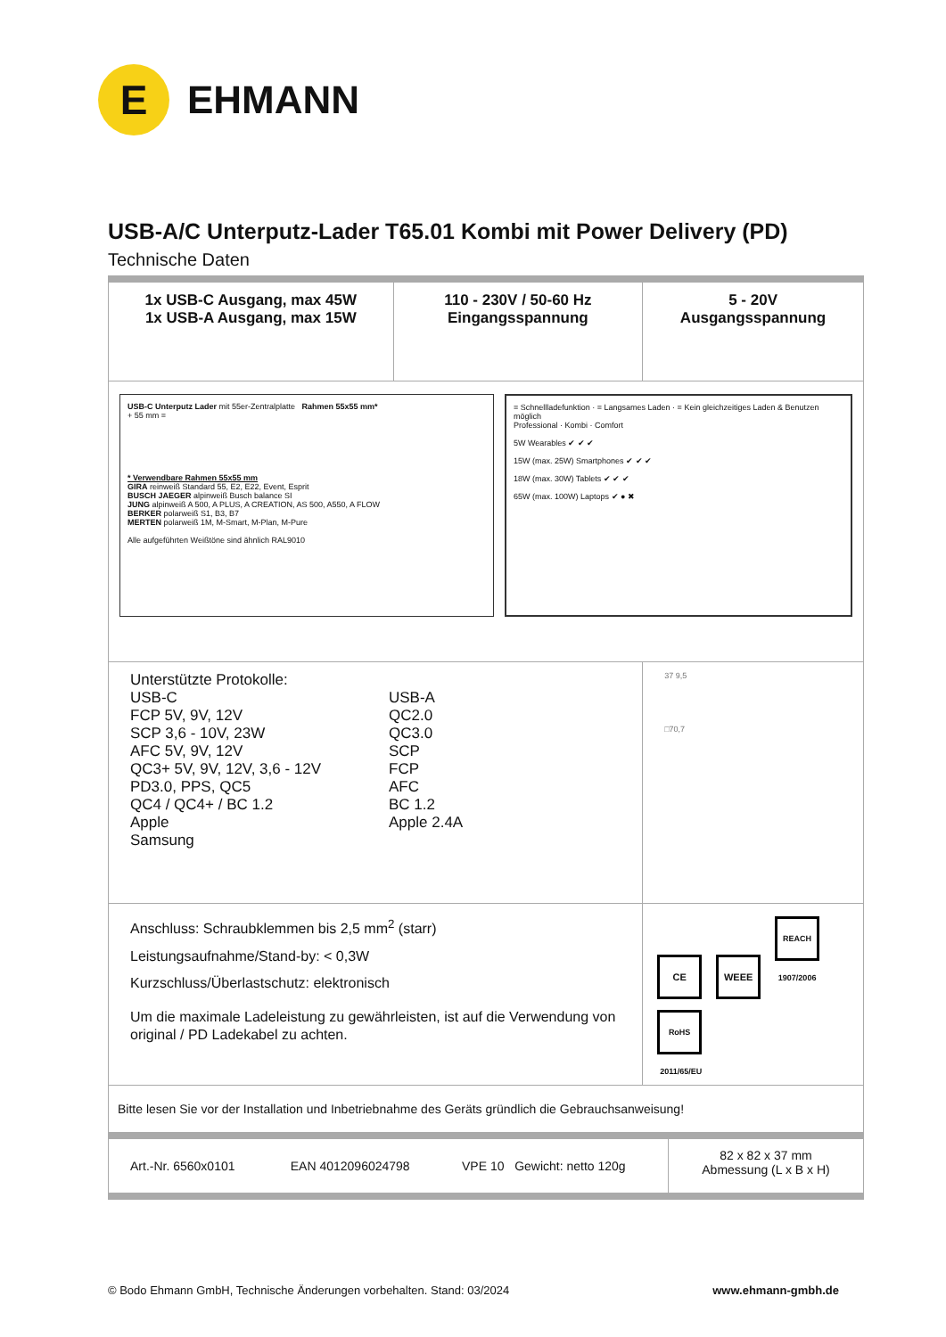E
EHMANN
USB-A/C Unterputz-Lader T65.01 Kombi mit Power Delivery (PD)
Technische Daten
| 1x USB-C Ausgang, max 45W 1x USB-A Ausgang, max 15W | 110 - 230V / 50-60 Hz Eingangsspannung | 5 - 20V Ausgangsspannung | |
| USB-C Unterputz Lader mit 55er-Zentralplatte Rahmen 55x55 mm* + 55 mm = * Verwendbare Rahmen 55x55 mm GIRA reinweiß Standard 55, E2, E22, Event, Esprit BUSCH JAEGER alpinweiß Busch balance SI JUNG alpinweiß A 500, A PLUS, A CREATION, AS 500, A550, A FLOW BERKER polarweiß S1, B3, B7 MERTEN polarweiß 1M, M-Smart, M-Plan, M-Pure Alle aufgeführten Weißtöne sind ähnlich RAL9010 = Schnellladefunktion · = Langsames Laden · = Kein gleichzeitiges Laden & Benutzen möglich Professional · Kombi · Comfort 5W Wearables ✔ ✔ ✔ 15W (max. 25W) Smartphones ✔ ✔ ✔ 18W (max. 30W) Tablets ✔ ✔ ✔ 65W (max. 100W) Laptops ✔ ● ✖ | | | |
| Unterstützte Protokolle: USB-C FCP 5V, 9V, 12V SCP 3,6 - 10V, 23W AFC 5V, 9V, 12V QC3+ 5V, 9V, 12V, 3,6 - 12V PD3.0, PPS, QC5 QC4 / QC4+ / BC 1.2 Apple Samsung USB-A QC2.0 QC3.0 SCP FCP AFC BC 1.2 Apple 2.4A | | 37 9,5 □70,7 | |
| Anschluss: Schraubklemmen bis 2,5 mm<sup>2</sup> (starr) Leistungsaufnahme/Stand-by: < 0,3W Kurzschluss/Überlastschutz: elektronisch Um die maximale Ladeleistung zu gewährleisten, ist auf die Verwendung von original / PD Ladekabel zu achten. | | CE WEEE REACH 1907/2006 RoHS 2011/65/EU | |
| Bitte lesen Sie vor der Installation und Inbetriebnahme des Geräts gründlich die Gebrauchsanweisung! | | | |
| Art.-Nr. 6560x0101 EAN 4012096024798 VPE 10 Gewicht: netto 120g | | | 82 x 82 x 37 mm Abmessung (L x B x H) |
© Bodo Ehmann GmbH, Technische Änderungen vorbehalten. Stand: 03/2024 www.ehmann-gmbh.de